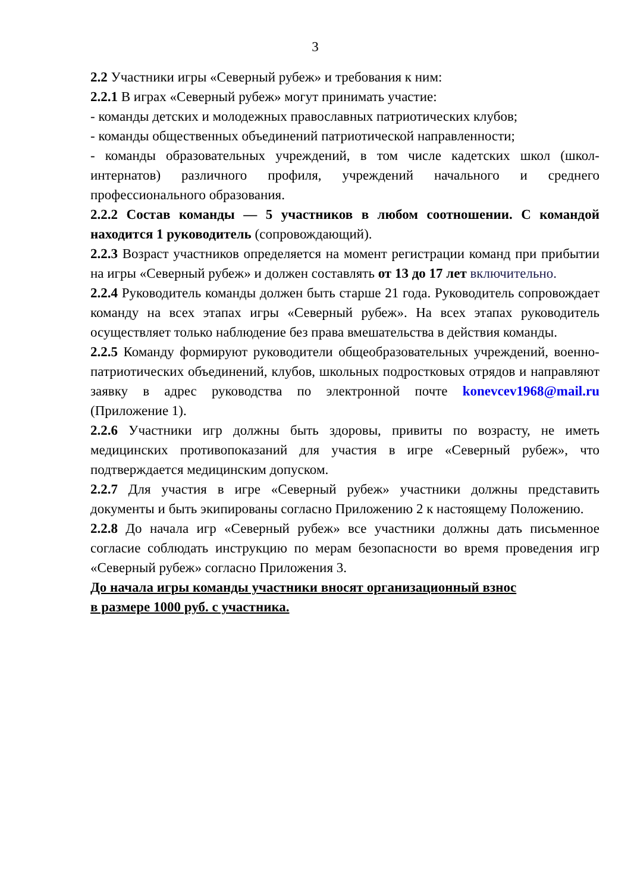3
2.2 Участники игры «Северный рубеж» и требования к ним:
2.2.1 В играх «Северный рубеж» могут принимать участие:
- команды детских и молодежных православных патриотических клубов;
- команды общественных объединений патриотической направленности;
- команды образовательных учреждений, в том числе кадетских школ (школ-интернатов) различного профиля, учреждений начального и среднего профессионального образования.
2.2.2 Состав команды — 5 участников в любом соотношении. С командой находится 1 руководитель (сопровождающий).
2.2.3 Возраст участников определяется на момент регистрации команд при прибытии на игры «Северный рубеж» и должен составлять от 13 до 17 лет включительно.
2.2.4 Руководитель команды должен быть старше 21 года. Руководитель сопровождает команду на всех этапах игры «Северный рубеж». На всех этапах руководитель осуществляет только наблюдение без права вмешательства в действия команды.
2.2.5 Команду формируют руководители общеобразовательных учреждений, военно-патриотических объединений, клубов, школьных подростковых отрядов и направляют заявку в адрес руководства по электронной почте konevcev1968@mail.ru (Приложение 1).
2.2.6 Участники игр должны быть здоровы, привиты по возрасту, не иметь медицинских противопоказаний для участия в игре «Северный рубеж», что подтверждается медицинским допуском.
2.2.7 Для участия в игре «Северный рубеж» участники должны представить документы и быть экипированы согласно Приложению 2 к настоящему Положению.
2.2.8 До начала игр «Северный рубеж» все участники должны дать письменное согласие соблюдать инструкцию по мерам безопасности во время проведения игр «Северный рубеж» согласно Приложения 3.
До начала игры команды участники вносят организационный взнос
в размере 1000 руб. с участника.